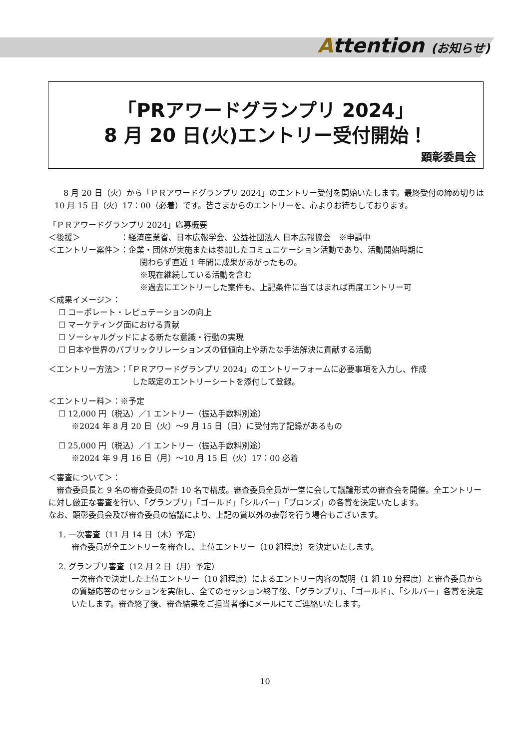Attention (お知らせ)
「PRアワードグランプリ 2024」
8 月 20 日(火)エントリー受付開始！
顕彰委員会
8 月 20 日（火）から「ＰＲアワードグランプリ 2024」のエントリー受付を開始いたします。最終受付の締め切りは 10 月 15 日（火）17：00（必着）です。皆さまからのエントリーを、心よりお待ちしております。
「ＰＲアワードグランプリ 2024」応募概要
＜後援＞　　　　　：経済産業省、日本広報学会、公益社団法人 日本広報協会　※申請中
＜エントリー案件＞：企業・団体が実施または参加したコミュニケーション活動であり、活動開始時期に
関わらず直近 1 年間に成果があがったもの。
※現在継続している活動を含む
※過去にエントリーした案件も、上記条件に当てはまれば再度エントリー可
＜成果イメージ＞：
☐ コーポレート・レピュテーションの向上
☐ マーケティング面における貢献
☐ ソーシャルグッドによる新たな意識・行動の実現
☐ 日本や世界のパブリックリレーションズの価値向上や新たな手法解決に貢献する活動
＜エントリー方法＞：「ＰＲアワードグランプリ 2024」のエントリーフォームに必要事項を入力し、作成
した既定のエントリーシートを添付して登録。
＜エントリー料＞：※予定
☐ 12,000 円（税込）／1 エントリー（振込手数料別途）
※2024 年 8 月 20 日（火）～9 月 15 日（日）に受付完了記録があるもの
☐ 25,000 円（税込）／1 エントリー（振込手数料別途）
※2024 年 9 月 16 日（月）～10 月 15 日（火）17：00 必着
＜審査について＞：
　審査委員長と 9 名の審査委員の計 10 名で構成。審査委員全員が一堂に会して議論形式の審査会を開催。全エントリーに対し厳正な審査を行い、「グランプリ」「ゴールド」「シルバー」「ブロンズ」の各賞を決定いたします。
なお、顕彰委員会及び審査委員の協議により、上記の賞以外の表彰を行う場合もございます。
1. 一次審査（11 月 14 日（木）予定）
審査委員が全エントリーを審査し、上位エントリー（10 組程度）を決定いたします。
2. グランプリ審査（12 月 2 日（月）予定）
一次審査で決定した上位エントリー（10 組程度）によるエントリー内容の説明（1 組 10 分程度）と審査委員からの質疑応答のセッションを実施し、全てのセッション終了後、「グランプリ」、「ゴールド」、「シルバー」各賞を決定いたします。審査終了後、審査結果をご担当者様にメールにてご連絡いたします。
10